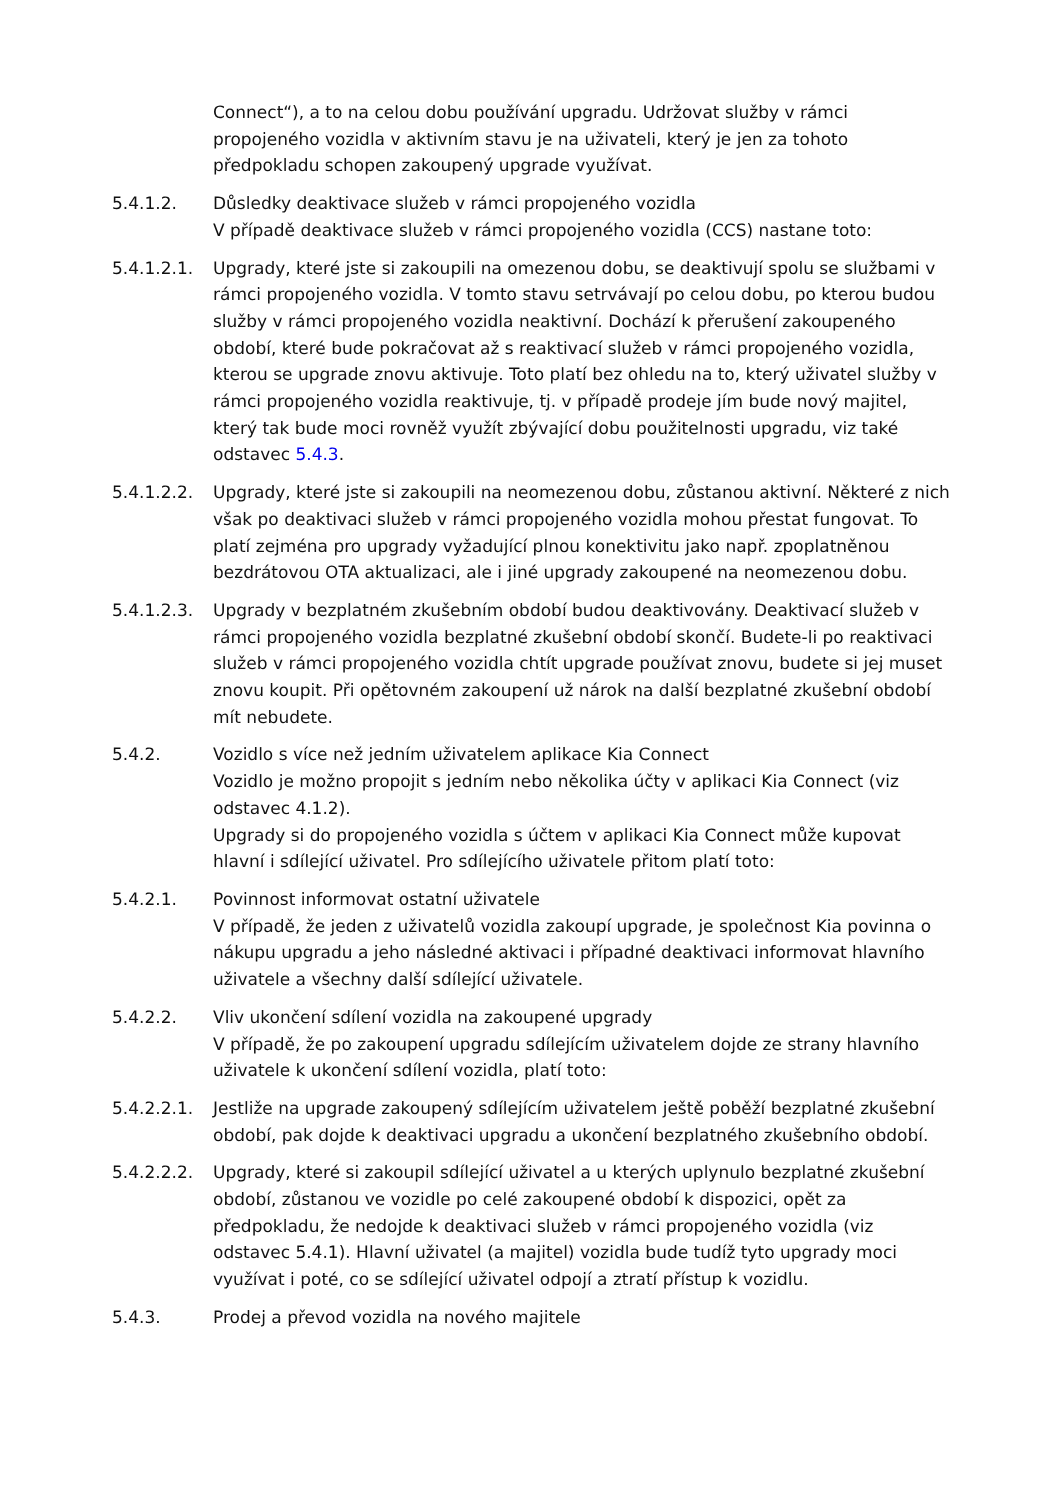Connect“), a to na celou dobu používání upgradu. Udržovat služby v rámci propojeného vozidla v aktivním stavu je na uživateli, který je jen za tohoto předpokladu schopen zakoupený upgrade využívat.
5.4.1.2. Důsledky deaktivace služeb v rámci propojeného vozidla
V případě deaktivace služeb v rámci propojeného vozidla (CCS) nastane toto:
5.4.1.2.1.
Upgrady, které jste si zakoupili na omezenou dobu, se deaktivují spolu se službami v rámci propojeného vozidla. V tomto stavu setrvávají po celou dobu, po kterou budou služby v rámci propojeného vozidla neaktivní. Dochází k přerušení zakoupeného období, které bude pokračovat až s reaktivací služeb v rámci propojeného vozidla, kterou se upgrade znovu aktivuje. Toto platí bez ohledu na to, který uživatel služby v rámci propojeného vozidla reaktivuje, tj. v případě prodeje jím bude nový majitel, který tak bude moci rovněž využít zbývající dobu použitelnosti upgradu, viz také odstavec 5.4.3.
5.4.1.2.2.
Upgrady, které jste si zakoupili na neomezenou dobu, zůstanou aktivní. Některé z nich však po deaktivaci služeb v rámci propojeného vozidla mohou přestat fungovat. To platí zejména pro upgrady vyžadující plnou konektivitu jako např. zpoplatněnou bezdrátovou OTA aktualizaci, ale i jiné upgrady zakoupené na neomezenou dobu.
5.4.1.2.3.
Upgrady v bezplatném zkušebním období budou deaktivovány. Deaktivací služeb v rámci propojeného vozidla bezplatné zkušební období skončí. Budete-li po reaktivaci služeb v rámci propojeného vozidla chtít upgrade používat znovu, budete si jej muset znovu koupit. Při opětovném zakoupení už nárok na další bezplatné zkušební období mít nebudete.
5.4.2. Vozidlo s více než jedním uživatelem aplikace Kia Connect
Vozidlo je možno propojit s jedním nebo několika účty v aplikaci Kia Connect (viz odstavec 4.1.2).
Upgrady si do propojeného vozidla s účtem v aplikaci Kia Connect může kupovat hlavní i sdílející uživatel. Pro sdílejícího uživatele přitom platí toto:
5.4.2.1. Povinnost informovat ostatní uživatele
V případě, že jeden z uživatelů vozidla zakoupí upgrade, je společnost Kia povinna o nákupu upgradu a jeho následné aktivaci i případné deaktivaci informovat hlavního uživatele a všechny další sdílející uživatele.
5.4.2.2. Vliv ukončení sdílení vozidla na zakoupené upgrady
V případě, že po zakoupení upgradu sdílejícím uživatelem dojde ze strany hlavního uživatele k ukončení sdílení vozidla, platí toto:
5.4.2.2.1.
Jestliže na upgrade zakoupený sdílejícím uživatelem ještě poběží bezplatné zkušební období, pak dojde k deaktivaci upgradu a ukončení bezplatného zkušebního období.
5.4.2.2.2.
Upgrady, které si zakoupil sdílející uživatel a u kterých uplynulo bezplatné zkušební období, zůstanou ve vozidle po celé zakoupené období k dispozici, opět za předpokladu, že nedojde k deaktivaci služeb v rámci propojeného vozidla (viz odstavec 5.4.1). Hlavní uživatel (a majitel) vozidla bude tudíž tyto upgrady moci využívat i poté, co se sdílející uživatel odpojí a ztratí přístup k vozidlu.
5.4.3. Prodej a převod vozidla na nového majitele